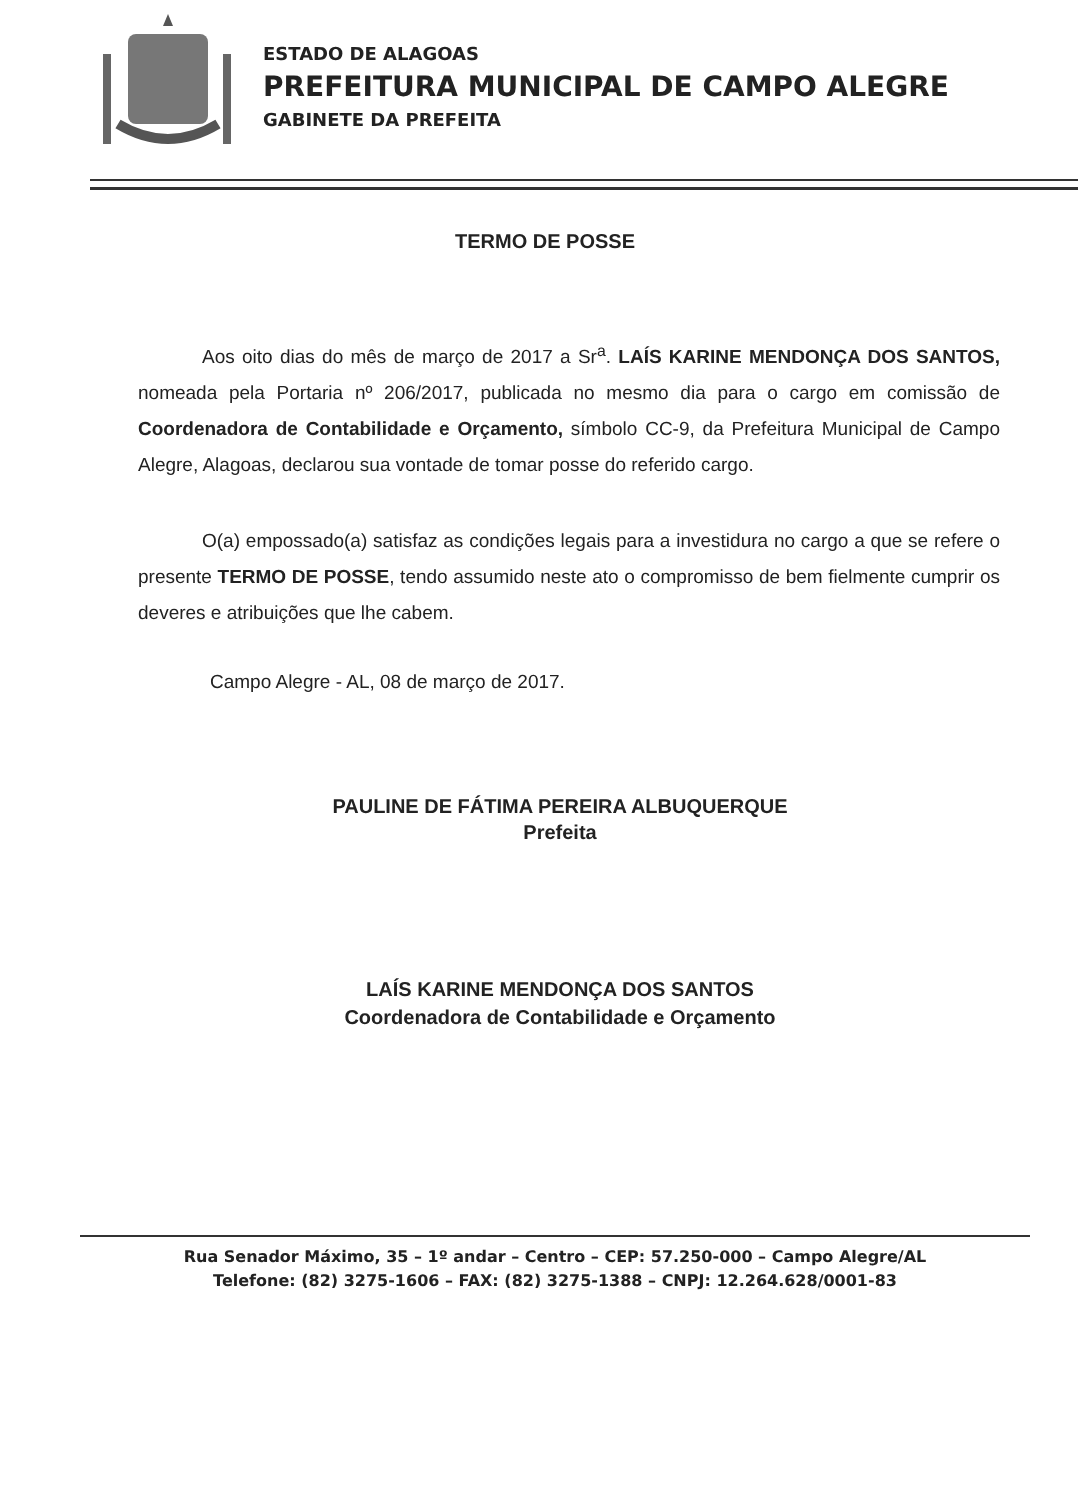ESTADO DE ALAGOAS
PREFEITURA MUNICIPAL DE CAMPO ALEGRE
GABINETE DA PREFEITA
TERMO DE POSSE
Aos oito dias do mês de março de 2017 a Sr<sup>a</sup>. LAÍS KARINE MENDONÇA DOS SANTOS, nomeada pela Portaria nº 206/2017, publicada no mesmo dia para o cargo em comissão de Coordenadora de Contabilidade e Orçamento, símbolo CC-9, da Prefeitura Municipal de Campo Alegre, Alagoas, declarou sua vontade de tomar posse do referido cargo.
O(a) empossado(a) satisfaz as condições legais para a investidura no cargo a que se refere o presente TERMO DE POSSE, tendo assumido neste ato o compromisso de bem fielmente cumprir os deveres e atribuições que lhe cabem.
Campo Alegre - AL, 08 de março de 2017.
PAULINE DE FÁTIMA PEREIRA ALBUQUERQUE
Prefeita
LAÍS KARINE MENDONÇA DOS SANTOS
Coordenadora de Contabilidade e Orçamento
Rua Senador Máximo, 35 – 1º andar – Centro – CEP: 57.250-000 – Campo Alegre/AL
Telefone: (82) 3275-1606 – FAX: (82) 3275-1388 – CNPJ: 12.264.628/0001-83